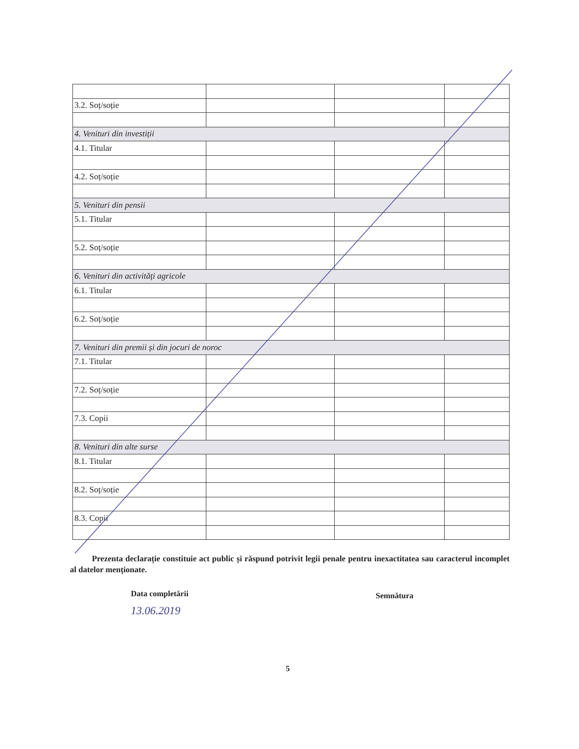| 3.2. Soț/soție | | | |
| 4. Venituri din investiții | | | |
| 4.1. Titular | | | |
| 4.2. Soț/soție | | | |
| 5. Venituri din pensii | | | |
| 5.1. Titular | | | |
| 5.2. Soț/soție | | | |
| 6. Venituri din activități agricole | | | |
| 6.1. Titular | | | |
| 6.2. Soț/soție | | | |
| 7. Venituri din premii și din jocuri de noroc | | | |
| 7.1. Titular | | | |
| 7.2. Soț/soție | | | |
| 7.3. Copii | | | |
| 8. Venituri din alte surse | | | |
| 8.1. Titular | | | |
| 8.2. Soț/soție | | | |
| 8.3. Copii | | | |
Prezenta declarație constituie act public și răspund potrivit legii penale pentru inexactitatea sau caracterul incomplet al datelor menționate.
Data completării Semnătura
13.06.2019
5